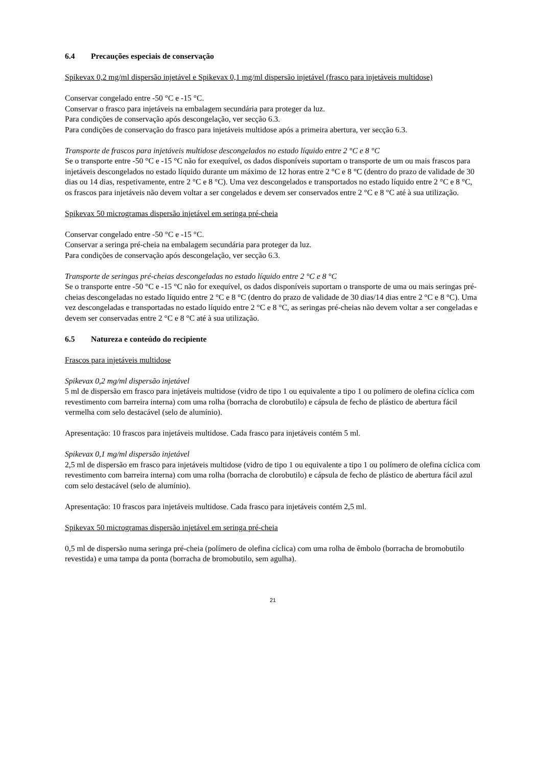6.4 Precauções especiais de conservação
Spikevax 0,2 mg/ml dispersão injetável e Spikevax 0,1 mg/ml dispersão injetável (frasco para injetáveis multidose)
Conservar congelado entre -50 °C e -15 °C.
Conservar o frasco para injetáveis na embalagem secundária para proteger da luz.
Para condições de conservação após descongelação, ver secção 6.3.
Para condições de conservação do frasco para injetáveis multidose após a primeira abertura, ver secção 6.3.
Transporte de frascos para injetáveis multidose descongelados no estado líquido entre 2 °C e 8 °C
Se o transporte entre -50 °C e -15 °C não for exequível, os dados disponíveis suportam o transporte de um ou mais frascos para injetáveis descongelados no estado líquido durante um máximo de 12 horas entre 2 °C e 8 °C (dentro do prazo de validade de 30 dias ou 14 dias, respetivamente, entre 2 °C e 8 °C). Uma vez descongelados e transportados no estado líquido entre 2 °C e 8 °C, os frascos para injetáveis não devem voltar a ser congelados e devem ser conservados entre 2 °C e 8 °C até à sua utilização.
Spikevax 50 microgramas dispersão injetável em seringa pré-cheia
Conservar congelado entre -50 °C e -15 °C.
Conservar a seringa pré-cheia na embalagem secundária para proteger da luz.
Para condições de conservação após descongelação, ver secção 6.3.
Transporte de seringas pré-cheias descongeladas no estado líquido entre 2 °C e 8 °C
Se o transporte entre -50 °C e -15 °C não for exequível, os dados disponíveis suportam o transporte de uma ou mais seringas pré-cheias descongeladas no estado líquido entre 2 °C e 8 °C (dentro do prazo de validade de 30 dias/14 dias entre 2 °C e 8 °C). Uma vez descongeladas e transportadas no estado líquido entre 2 °C e 8 °C, as seringas pré-cheias não devem voltar a ser congeladas e devem ser conservadas entre 2 °C e 8 °C até à sua utilização.
6.5 Natureza e conteúdo do recipiente
Frascos para injetáveis multidose
Spikevax 0,2 mg/ml dispersão injetável
5 ml de dispersão em frasco para injetáveis multidose (vidro de tipo 1 ou equivalente a tipo 1 ou polímero de olefina cíclica com revestimento com barreira interna) com uma rolha (borracha de clorobutilo) e cápsula de fecho de plástico de abertura fácil vermelha com selo destacável (selo de alumínio).
Apresentação: 10 frascos para injetáveis multidose. Cada frasco para injetáveis contém 5 ml.
Spikevax 0,1 mg/ml dispersão injetável
2,5 ml de dispersão em frasco para injetáveis multidose (vidro de tipo 1 ou equivalente a tipo 1 ou polímero de olefina cíclica com revestimento com barreira interna) com uma rolha (borracha de clorobutilo) e cápsula de fecho de plástico de abertura fácil azul com selo destacável (selo de alumínio).
Apresentação: 10 frascos para injetáveis multidose. Cada frasco para injetáveis contém 2,5 ml.
Spikevax 50 microgramas dispersão injetável em seringa pré-cheia
0,5 ml de dispersão numa seringa pré-cheia (polímero de olefina cíclica) com uma rolha de êmbolo (borracha de bromobutilo revestida) e uma tampa da ponta (borracha de bromobutilo, sem agulha).
21